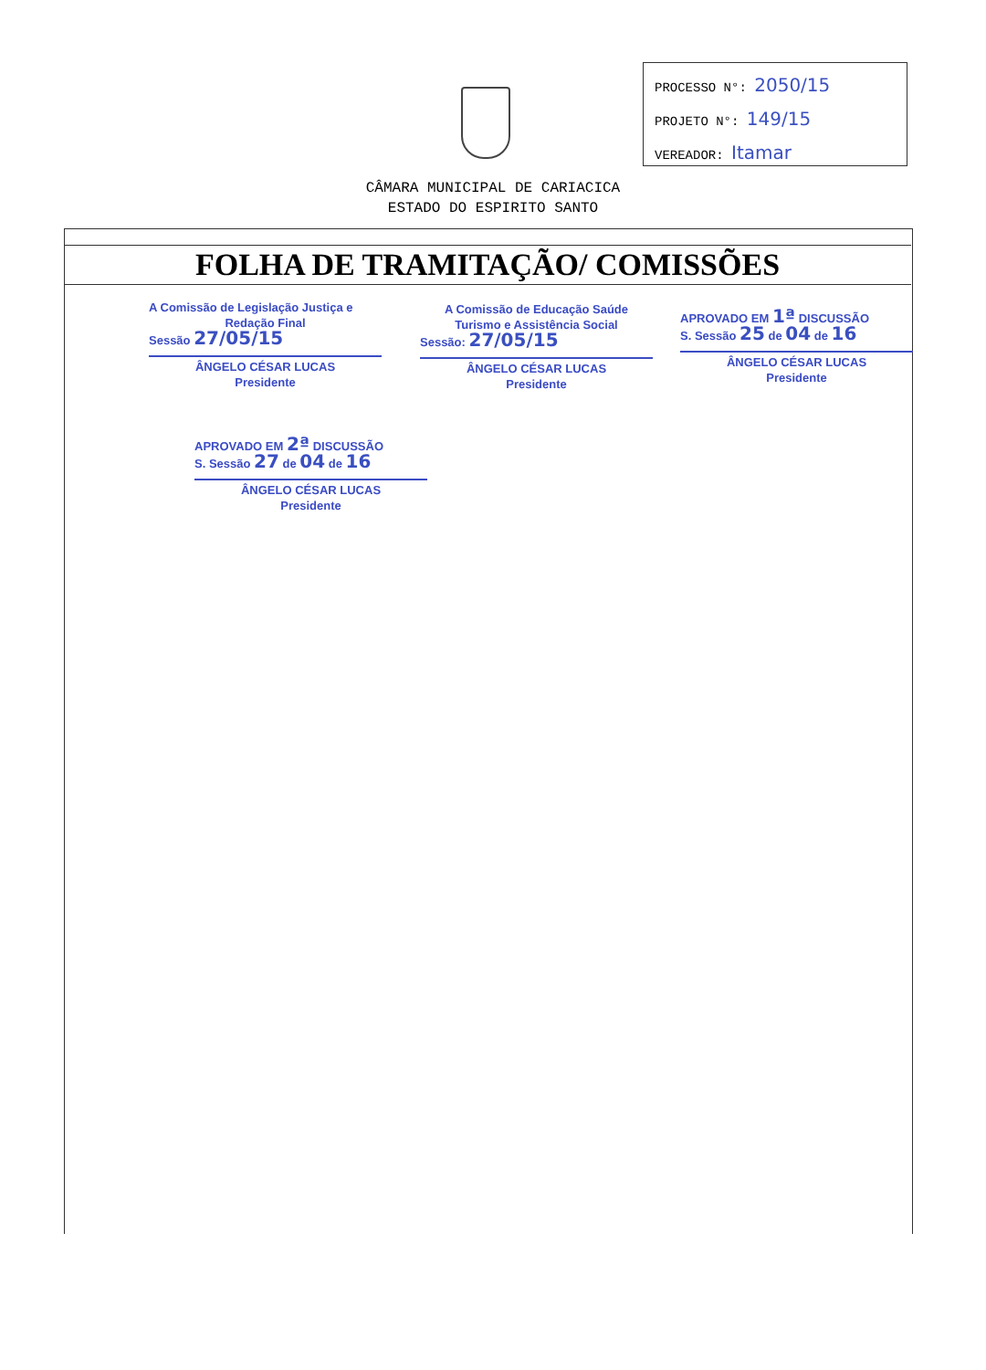PROCESSO N°: 2050/15
PROJETO N°: 149/15
VEREADOR: Itamar
CÂMARA MUNICIPAL DE CARIACICA
ESTADO DO ESPIRITO SANTO
FOLHA DE TRAMITAÇÃO/ COMISSÕES
A Comissão de Legislação Justiça e
Redação Final
Sessão 27/05/15
ÂNGELO CÉSAR LUCAS
Presidente
A Comissão de Educação Saúde
Turismo e Assistência Social
Sessão: 27/05/15
ÂNGELO CÉSAR LUCAS
Presidente
APROVADO EM 1ª DISCUSSÃO
S. Sessão 25 de 04 de 16
ÂNGELO CÉSAR LUCAS
Presidente
APROVADO EM 2ª DISCUSSÃO
S. Sessão 27 de 04 de 16
ÂNGELO CÉSAR LUCAS
Presidente